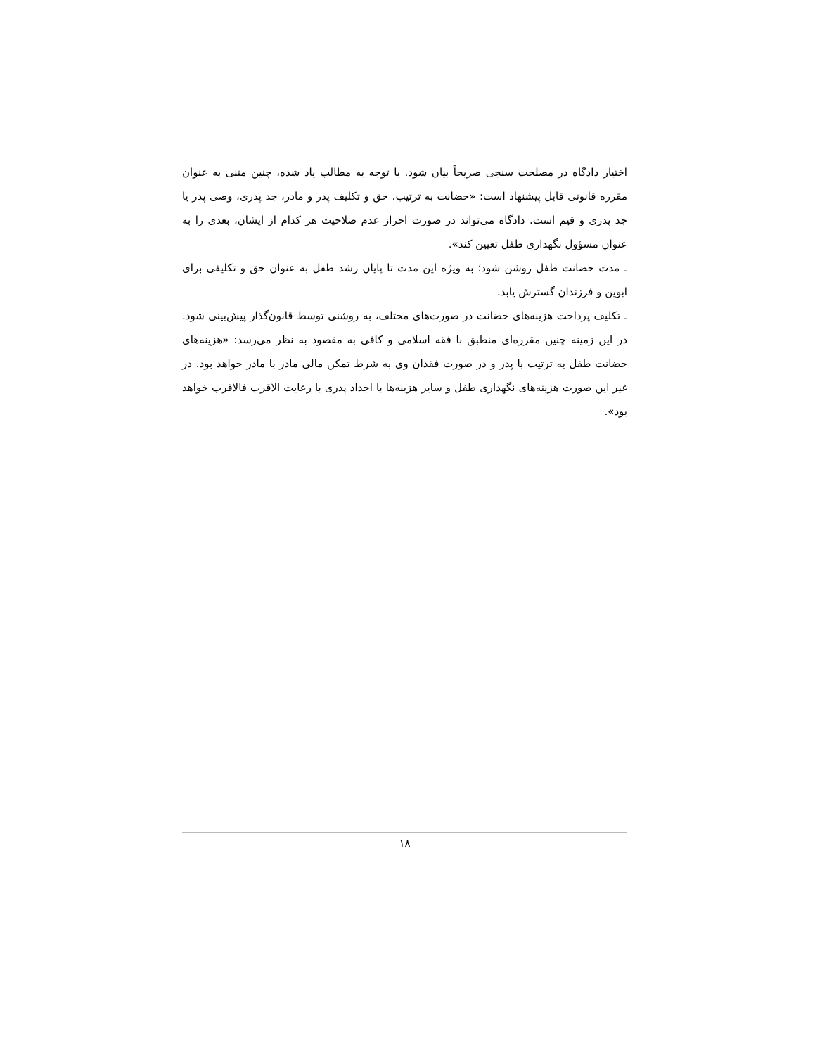اختیار دادگاه در مصلحت سنجی صریحاً بیان شود. با توجه به مطالب یاد شده، چنین متنی به عنوان مقرره قانونی قابل پیشنهاد است: «حضانت به ترتیب، حق و تکلیف پدر و مادر، جد پدری، وصی پدر یا جد پدری و قیم است. دادگاه می‌تواند در صورت احراز عدم صلاحیت هر کدام از ایشان، بعدی را به عنوان مسؤول نگهداری طفل تعیین کند».
ـ مدت حضانت طفل روشن شود؛ به ویژه این مدت تا پایان رشد طفل به عنوان حق و تکلیفی برای ابوین و فرزندان گسترش یابد.
ـ تکلیف پرداخت هزینه‌های حضانت در صورت‌های مختلف، به روشنی توسط قانون‌گذار پیش‌بینی شود. در این زمینه چنین مقرره‌ای منطبق با فقه اسلامی و کافی به مقصود به نظر می‌رسد: «هزینه‌های حضانت طفل به ترتیب با پدر و در صورت فقدان وی به شرط تمکن مالی مادر با مادر خواهد بود. در غیر این صورت هزینه‌های نگهداری طفل و سایر هزینه‌ها با اجداد پدری با رعایت الاقرب فالاقرب خواهد بود».
۱۸